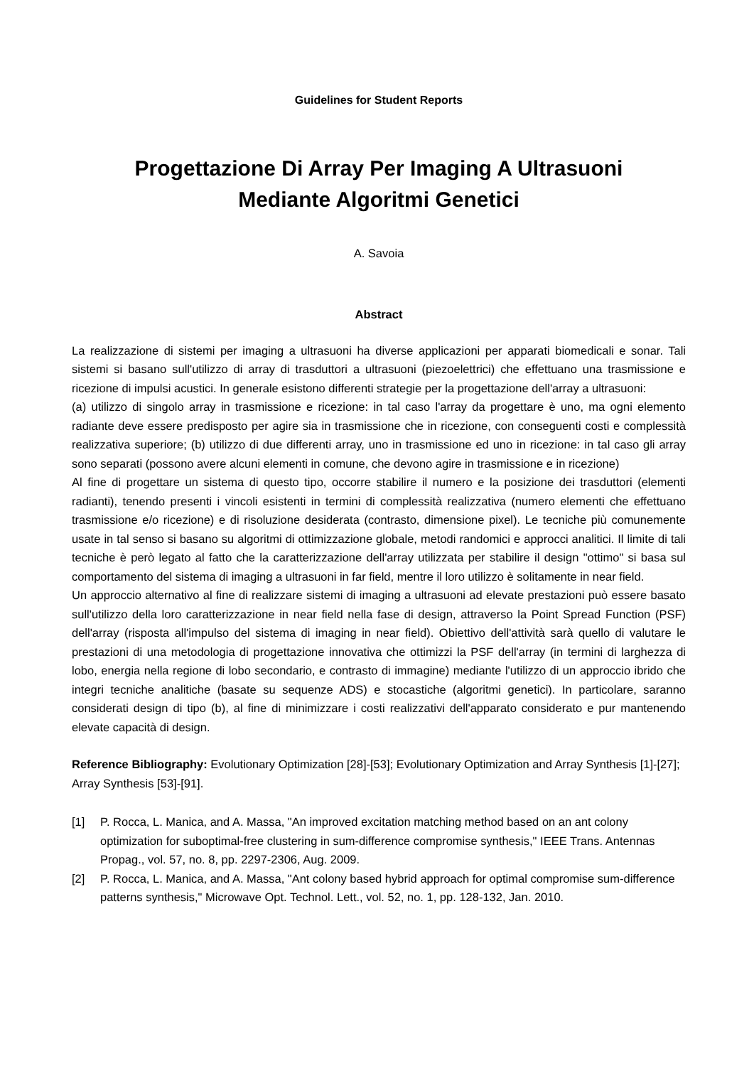Guidelines for Student Reports
Progettazione Di Array Per Imaging A Ultrasuoni
Mediante Algoritmi Genetici
A. Savoia
Abstract
La realizzazione di sistemi per imaging a ultrasuoni ha diverse applicazioni per apparati biomedicali e sonar. Tali sistemi si basano sull'utilizzo di array di trasduttori a ultrasuoni (piezoelettrici) che effettuano una trasmissione e ricezione di impulsi acustici. In generale esistono differenti strategie per la progettazione dell'array a ultrasuoni:
(a) utilizzo di singolo array in trasmissione e ricezione: in tal caso l'array da progettare è uno, ma ogni elemento radiante deve essere predisposto per agire sia in trasmissione che in ricezione, con conseguenti costi e complessità realizzativa superiore; (b) utilizzo di due differenti array, uno in trasmissione ed uno in ricezione: in tal caso gli array sono separati (possono avere alcuni elementi in comune, che devono agire in trasmissione e in ricezione)
Al fine di progettare un sistema di questo tipo, occorre stabilire il numero e la posizione dei trasduttori (elementi radianti), tenendo presenti i vincoli esistenti in termini di complessità realizzativa (numero elementi che effettuano trasmissione e/o ricezione) e di risoluzione desiderata (contrasto, dimensione pixel). Le tecniche più comunemente usate in tal senso si basano su algoritmi di ottimizzazione globale, metodi randomici e approcci analitici. Il limite di tali tecniche è però legato al fatto che la caratterizzazione dell'array utilizzata per stabilire il design "ottimo" si basa sul comportamento del sistema di imaging a ultrasuoni in far field, mentre il loro utilizzo è solitamente in near field.
Un approccio alternativo al fine di realizzare sistemi di imaging a ultrasuoni ad elevate prestazioni può essere basato sull'utilizzo della loro caratterizzazione in near field nella fase di design, attraverso la Point Spread Function (PSF) dell'array (risposta all'impulso del sistema di imaging in near field). Obiettivo dell'attività sarà quello di valutare le prestazioni di una metodologia di progettazione innovativa che ottimizzi la PSF dell'array (in termini di larghezza di lobo, energia nella regione di lobo secondario, e contrasto di immagine) mediante l'utilizzo di un approccio ibrido che integri tecniche analitiche (basate su sequenze ADS) e stocastiche (algoritmi genetici). In particolare, saranno considerati design di tipo (b), al fine di minimizzare i costi realizzativi dell'apparato considerato e pur mantenendo elevate capacità di design.
Reference Bibliography: Evolutionary Optimization [28]-[53]; Evolutionary Optimization and Array Synthesis [1]-[27]; Array Synthesis [53]-[91].
[1] P. Rocca, L. Manica, and A. Massa, "An improved excitation matching method based on an ant colony optimization for suboptimal-free clustering in sum-difference compromise synthesis," IEEE Trans. Antennas Propag., vol. 57, no. 8, pp. 2297-2306, Aug. 2009.
[2] P. Rocca, L. Manica, and A. Massa, "Ant colony based hybrid approach for optimal compromise sum-difference patterns synthesis," Microwave Opt. Technol. Lett., vol. 52, no. 1, pp. 128-132, Jan. 2010.